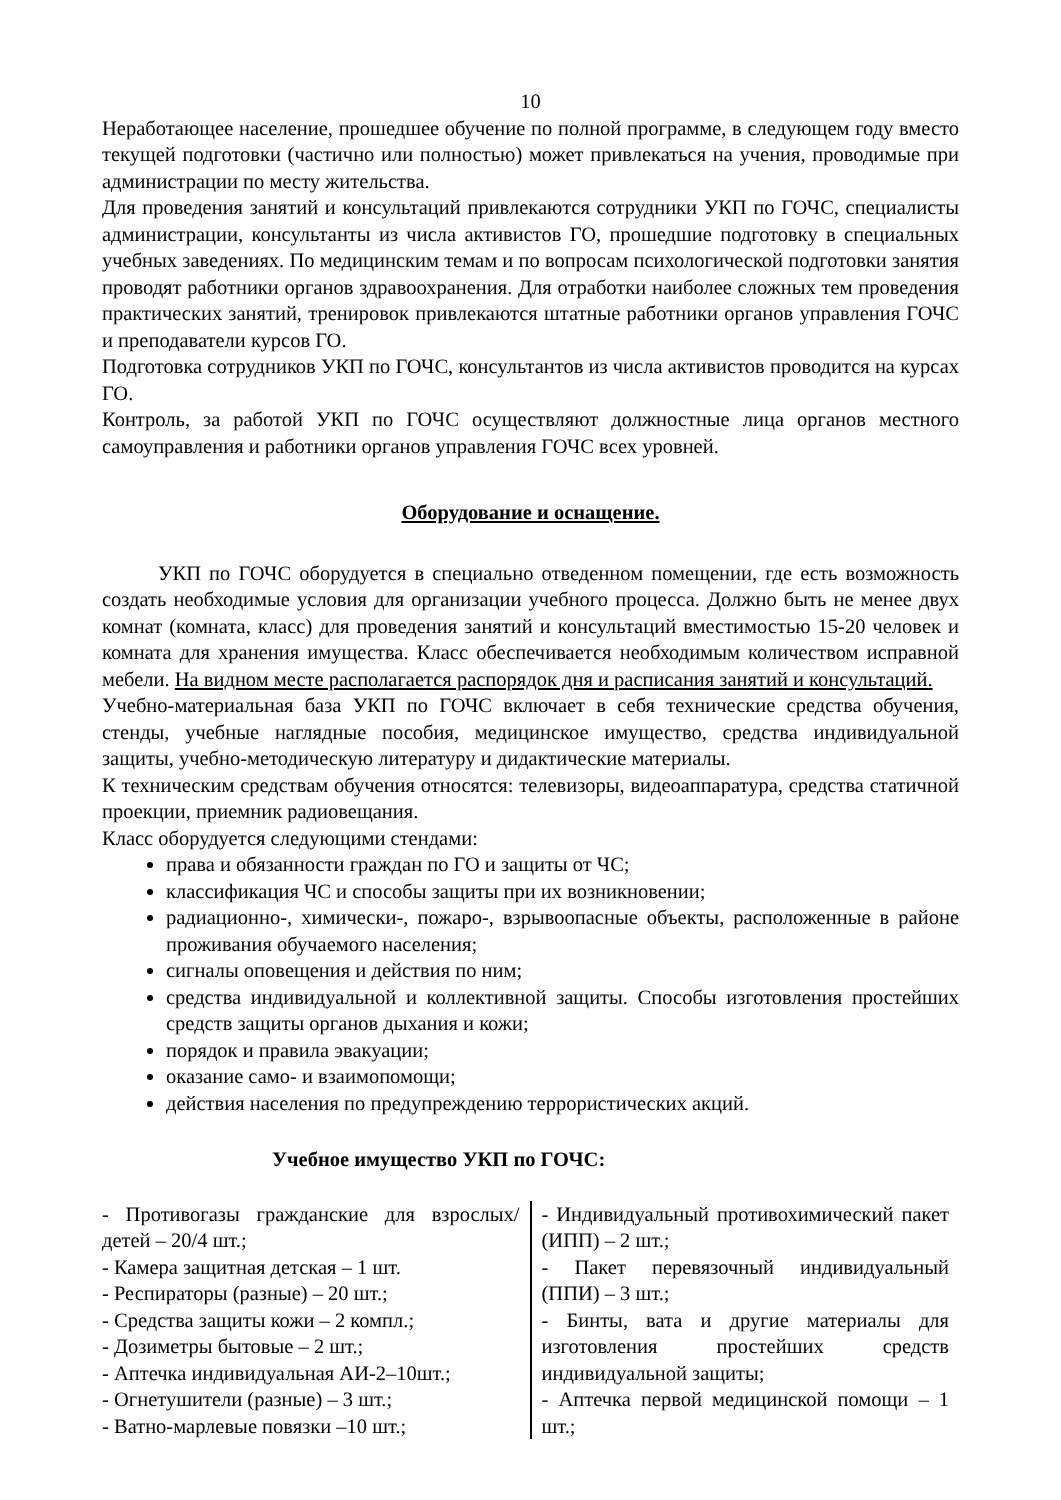10
Неработающее население, прошедшее обучение по полной программе, в следующем году вместо текущей подготовки (частично или полностью) может привлекаться на учения, проводимые при администрации по месту жительства.
Для проведения занятий и консультаций привлекаются сотрудники УКП по ГОЧС, специалисты администрации, консультанты из числа активистов ГО, прошедшие подготовку в специальных учебных заведениях. По медицинским темам и по вопросам психологической подготовки занятия проводят работники органов здравоохранения. Для отработки наиболее сложных тем проведения практических занятий, тренировок привлекаются штатные работники органов управления ГОЧС и преподаватели курсов ГО.
Подготовка сотрудников УКП по ГОЧС, консультантов из числа активистов проводится на курсах ГО.
Контроль, за работой УКП по ГОЧС осуществляют должностные лица органов местного самоуправления и работники органов управления ГОЧС всех уровней.
Оборудование и оснащение.
УКП по ГОЧС оборудуется в специально отведенном помещении, где есть возможность создать необходимые условия для организации учебного процесса. Должно быть не менее двух комнат (комната, класс) для проведения занятий и консультаций вместимостью 15-20 человек и комната для хранения имущества. Класс обеспечивается необходимым количеством исправной мебели. На видном месте располагается распорядок дня и расписания занятий и консультаций.
Учебно-материальная база УКП по ГОЧС включает в себя технические средства обучения, стенды, учебные наглядные пособия, медицинское имущество, средства индивидуальной защиты, учебно-методическую литературу и дидактические материалы.
К техническим средствам обучения относятся: телевизоры, видеоаппаратура, средства статичной проекции, приемник радиовещания.
Класс оборудуется следующими стендами:
права и обязанности граждан по ГО и защиты от ЧС;
классификация ЧС и способы защиты при их возникновении;
радиационно-, химически-, пожаро-, взрывоопасные объекты, расположенные в районе проживания обучаемого населения;
сигналы оповещения и действия по ним;
средства индивидуальной и коллективной защиты. Способы изготовления простейших средств защиты органов дыхания и кожи;
порядок и правила эвакуации;
оказание само- и взаимопомощи;
действия населения по предупреждению террористических акций.
Учебное имущество УКП по ГОЧС:
| - Противогазы гражданские для взрослых/ детей – 20/4 шт.; - Камера защитная детская – 1 шт. - Респираторы (разные) – 20 шт.; - Средства защиты кожи – 2 компл.; - Дозиметры бытовые – 2 шт.; - Аптечка индивидуальная АИ-2–10шт.; - Огнетушители (разные) – 3 шт.; - Ватно-марлевые повязки –10 шт.; | - Индивидуальный противохимический пакет (ИПП) – 2 шт.; - Пакет перевязочный индивидуальный (ППИ) – 3 шт.; - Бинты, вата и другие материалы для изготовления простейших средств индивидуальной защиты; - Аптечка первой медицинской помощи – 1 шт.; |